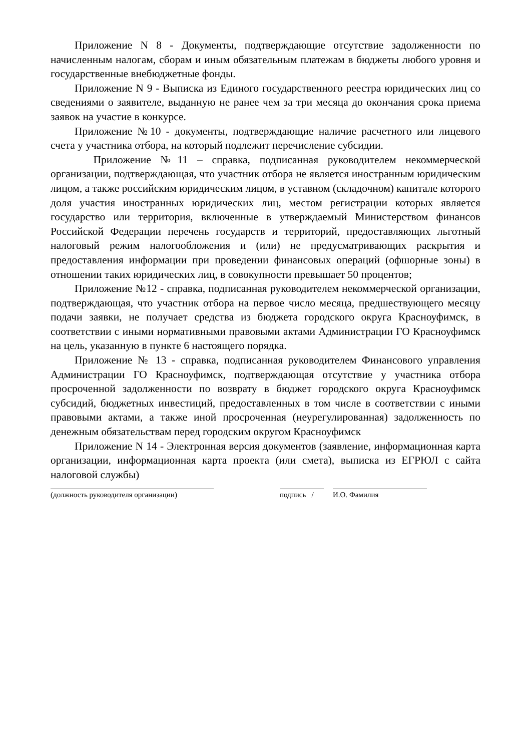Приложение N 8 - Документы, подтверждающие отсутствие задолженности по начисленным налогам, сборам и иным обязательным платежам в бюджеты любого уровня и государственные внебюджетные фонды.
Приложение N 9 - Выписка из Единого государственного реестра юридических лиц со сведениями о заявителе, выданную не ранее чем за три месяца до окончания срока приема заявок на участие в конкурсе.
Приложение №10 - документы, подтверждающие наличие расчетного или лицевого счета у участника отбора, на который подлежит перечисление субсидии.
Приложение №11 – справка, подписанная руководителем некоммерческой организации, подтверждающая, что участник отбора не является иностранным юридическим лицом, а также российским юридическим лицом, в уставном (складочном) капитале которого доля участия иностранных юридических лиц, местом регистрации которых является государство или территория, включенные в утверждаемый Министерством финансов Российской Федерации перечень государств и территорий, предоставляющих льготный налоговый режим налогообложения и (или) не предусматривающих раскрытия и предоставления информации при проведении финансовых операций (офшорные зоны) в отношении таких юридических лиц, в совокупности превышает 50 процентов;
Приложение №12 - справка, подписанная руководителем некоммерческой организации, подтверждающая, что участник отбора на первое число месяца, предшествующего месяцу подачи заявки, не получает средства из бюджета городского округа Красноуфимск, в соответствии с иными нормативными правовыми актами Администрации ГО Красноуфимск на цель, указанную в пункте 6 настоящего порядка.
Приложение № 13 - справка, подписанная руководителем Финансового управления Администрации ГО Красноуфимск, подтверждающая отсутствие у участника отбора просроченной задолженности по возврату в бюджет городского округа Красноуфимск субсидий, бюджетных инвестиций, предоставленных в том числе в соответствии с иными правовыми актами, а также иной просроченная (неурегулированная) задолженность по денежным обязательствам перед городским округом Красноуфимск
Приложение N 14 - Электронная версия документов (заявление, информационная карта организации, информационная карта проекта (или смета), выписка из ЕГРЮЛ с сайта налоговой службы)
(должность руководителя организации) подпись /
И.О. Фамилия